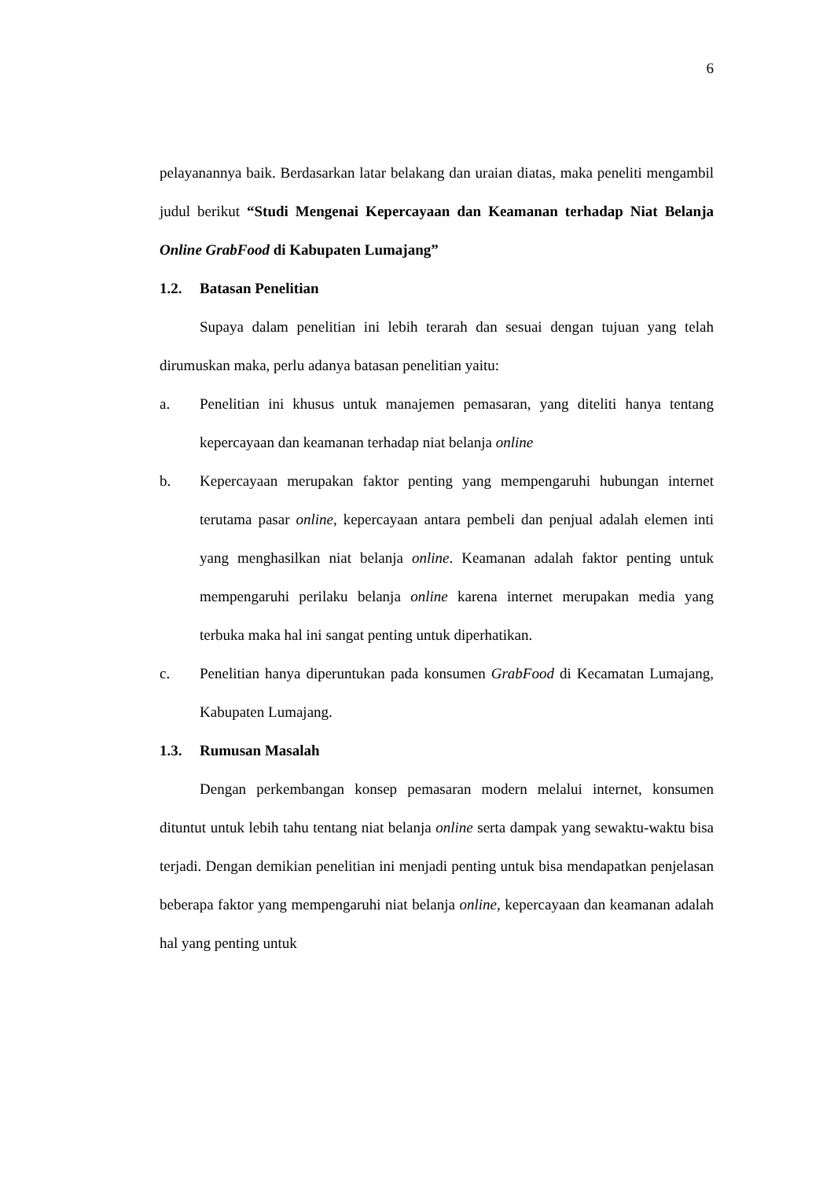6
pelayanannya baik. Berdasarkan latar belakang dan uraian diatas, maka peneliti mengambil judul berikut “Studi Mengenai Kepercayaan dan Keamanan terhadap Niat Belanja Online GrabFood di Kabupaten Lumajang”
1.2. Batasan Penelitian
Supaya dalam penelitian ini lebih terarah dan sesuai dengan tujuan yang telah dirumuskan maka, perlu adanya batasan penelitian yaitu:
a. Penelitian ini khusus untuk manajemen pemasaran, yang diteliti hanya tentang kepercayaan dan keamanan terhadap niat belanja online
b. Kepercayaan merupakan faktor penting yang mempengaruhi hubungan internet terutama pasar online, kepercayaan antara pembeli dan penjual adalah elemen inti yang menghasilkan niat belanja online. Keamanan adalah faktor penting untuk mempengaruhi perilaku belanja online karena internet merupakan media yang terbuka maka hal ini sangat penting untuk diperhatikan.
c. Penelitian hanya diperuntukan pada konsumen GrabFood di Kecamatan Lumajang, Kabupaten Lumajang.
1.3. Rumusan Masalah
Dengan perkembangan konsep pemasaran modern melalui internet, konsumen dituntut untuk lebih tahu tentang niat belanja online serta dampak yang sewaktu-waktu bisa terjadi. Dengan demikian penelitian ini menjadi penting untuk bisa mendapatkan penjelasan beberapa faktor yang mempengaruhi niat belanja online, kepercayaan dan keamanan adalah hal yang penting untuk